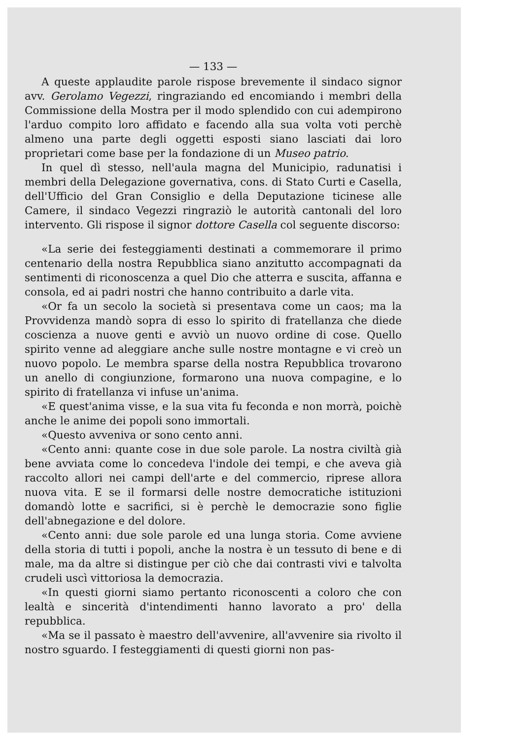— 133 —
A queste applaudite parole rispose brevemente il sindaco signor avv. Gerolamo Vegezzi, ringraziando ed encomiando i membri della Commissione della Mostra per il modo splendido con cui adempirono l'arduo compito loro affidato e facendo alla sua volta voti perchè almeno una parte degli oggetti esposti siano lasciati dai loro proprietari come base per la fondazione di un Museo patrio.
In quel dì stesso, nell'aula magna del Municipio, radunatisi i membri della Delegazione governativa, cons. di Stato Curti e Casella, dell'Ufficio del Gran Consiglio e della Deputazione ticinese alle Camere, il sindaco Vegezzi ringraziò le autorità cantonali del loro intervento. Gli rispose il signor dottore Casella col seguente discorso:
«La serie dei festeggiamenti destinati a commemorare il primo centenario della nostra Repubblica siano anzitutto accompagnati da sentimenti di riconoscenza a quel Dio che atterra e suscita, affanna e consola, ed ai padri nostri che hanno contribuito a darle vita.
«Or fa un secolo la società si presentava come un caos; ma la Provvidenza mandò sopra di esso lo spirito di fratellanza che diede coscienza a nuove genti e avviò un nuovo ordine di cose. Quello spirito venne ad aleggiare anche sulle nostre montagne e vi creò un nuovo popolo. Le membra sparse della nostra Repubblica trovarono un anello di congiunzione, formarono una nuova compagine, e lo spirito di fratellanza vi infuse un'anima.
«E quest'anima visse, e la sua vita fu feconda e non morrà, poichè anche le anime dei popoli sono immortali.
«Questo avveniva or sono cento anni.
«Cento anni: quante cose in due sole parole. La nostra civiltà già bene avviata come lo concedeva l'indole dei tempi, e che aveva già raccolto allori nei campi dell'arte e del commercio, riprese allora nuova vita. E se il formarsi delle nostre democratiche istituzioni domandò lotte e sacrifici, si è perchè le democrazie sono figlie dell'abnegazione e del dolore.
«Cento anni: due sole parole ed una lunga storia. Come avviene della storia di tutti i popoli, anche la nostra è un tessuto di bene e di male, ma da altre si distingue per ciò che dai contrasti vivi e talvolta crudeli uscì vittoriosa la democrazia.
«In questi giorni siamo pertanto riconoscenti a coloro che con lealtà e sincerità d'intendimenti hanno lavorato a pro' della repubblica.
«Ma se il passato è maestro dell'avvenire, all'avvenire sia rivolto il nostro sguardo. I festeggiamenti di questi giorni non pas-